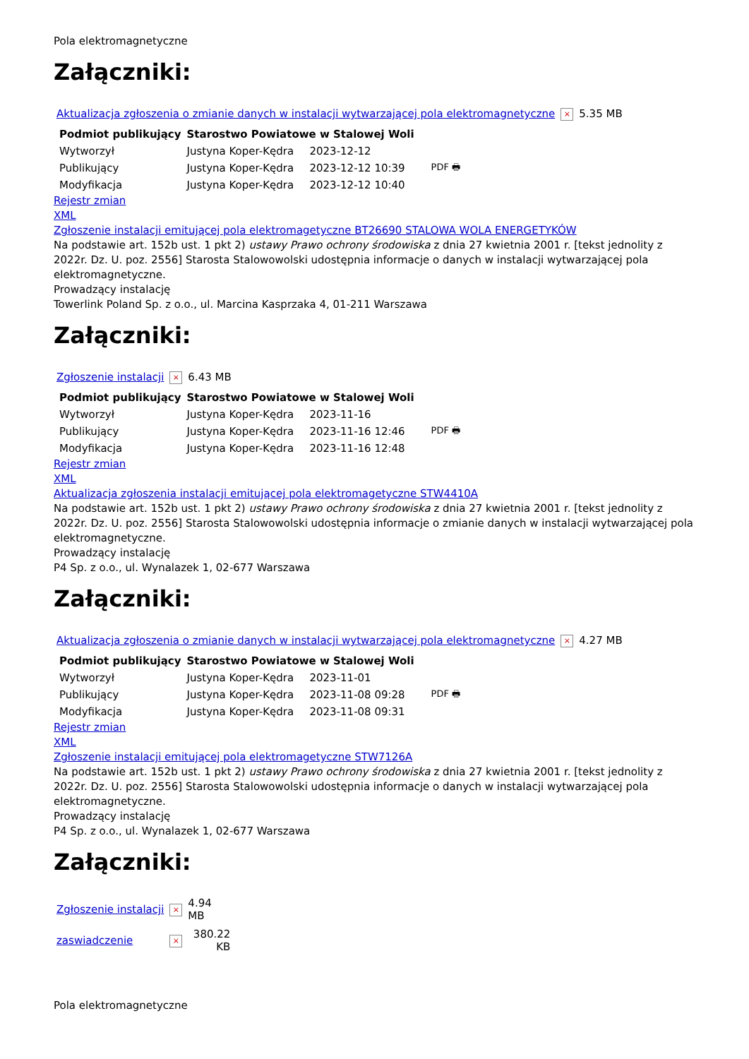Pola elektromagnetyczne
Załączniki:
| Aktualizacja zgłoszenia o zmianie danych w instalacji wytwarzającej pola elektromagnetyczne | × | 5.35 MB |
| Podmiot publikujący | Starostwo Powiatowe w Stalowej Woli | | |
| Wytworzył | Justyna Koper-Kędra | 2023-12-12 | PDF 🖶 |
| Publikujący | Justyna Koper-Kędra | 2023-12-12 10:39 | |
| Modyfikacja | Justyna Koper-Kędra | 2023-12-12 10:40 | |
Rejestr zmian
XML
Zgłoszenie instalacji emitującej pola elektromagetyczne BT26690 STALOWA WOLA ENERGETYKÓW
Na podstawie art. 152b ust. 1 pkt 2) ustawy Prawo ochrony środowiska z dnia 27 kwietnia 2001 r. [tekst jednolity z 2022r. Dz. U. poz. 2556] Starosta Stalowowolski udostępnia informacje o danych w instalacji wytwarzającej pola elektromagnetyczne.
Prowadzący instalację
Towerlink Poland Sp. z o.o., ul. Marcina Kasprzaka 4, 01-211 Warszawa
Załączniki:
| Zgłoszenie instalacji | × | 6.43 MB |
| Podmiot publikujący | Starostwo Powiatowe w Stalowej Woli | | |
| Wytworzył | Justyna Koper-Kędra | 2023-11-16 | PDF 🖶 |
| Publikujący | Justyna Koper-Kędra | 2023-11-16 12:46 | |
| Modyfikacja | Justyna Koper-Kędra | 2023-11-16 12:48 | |
Rejestr zmian
XML
Aktualizacja zgłoszenia instalacji emitującej pola elektromagetyczne STW4410A
Na podstawie art. 152b ust. 1 pkt 2) ustawy Prawo ochrony środowiska z dnia 27 kwietnia 2001 r. [tekst jednolity z 2022r. Dz. U. poz. 2556] Starosta Stalowowolski udostępnia informacje o zmianie danych w instalacji wytwarzającej pola elektromagnetyczne.
Prowadzący instalację
P4 Sp. z o.o., ul. Wynalazek 1, 02-677 Warszawa
Załączniki:
| Aktualizacja zgłoszenia o zmianie danych w instalacji wytwarzającej pola elektromagnetyczne | × | 4.27 MB |
| Podmiot publikujący | Starostwo Powiatowe w Stalowej Woli | | |
| Wytworzył | Justyna Koper-Kędra | 2023-11-01 | PDF 🖶 |
| Publikujący | Justyna Koper-Kędra | 2023-11-08 09:28 | |
| Modyfikacja | Justyna Koper-Kędra | 2023-11-08 09:31 | |
Rejestr zmian
XML
Zgłoszenie instalacji emitującej pola elektromagetyczne STW7126A
Na podstawie art. 152b ust. 1 pkt 2) ustawy Prawo ochrony środowiska z dnia 27 kwietnia 2001 r. [tekst jednolity z 2022r. Dz. U. poz. 2556] Starosta Stalowowolski udostępnia informacje o danych w instalacji wytwarzającej pola elektromagnetyczne.
Prowadzący instalację
P4 Sp. z o.o., ul. Wynalazek 1, 02-677 Warszawa
Załączniki:
| Zgłoszenie instalacji | × | 4.94 MB |
| zaswiadczenie | × | 380.22 KB |
Pola elektromagnetyczne